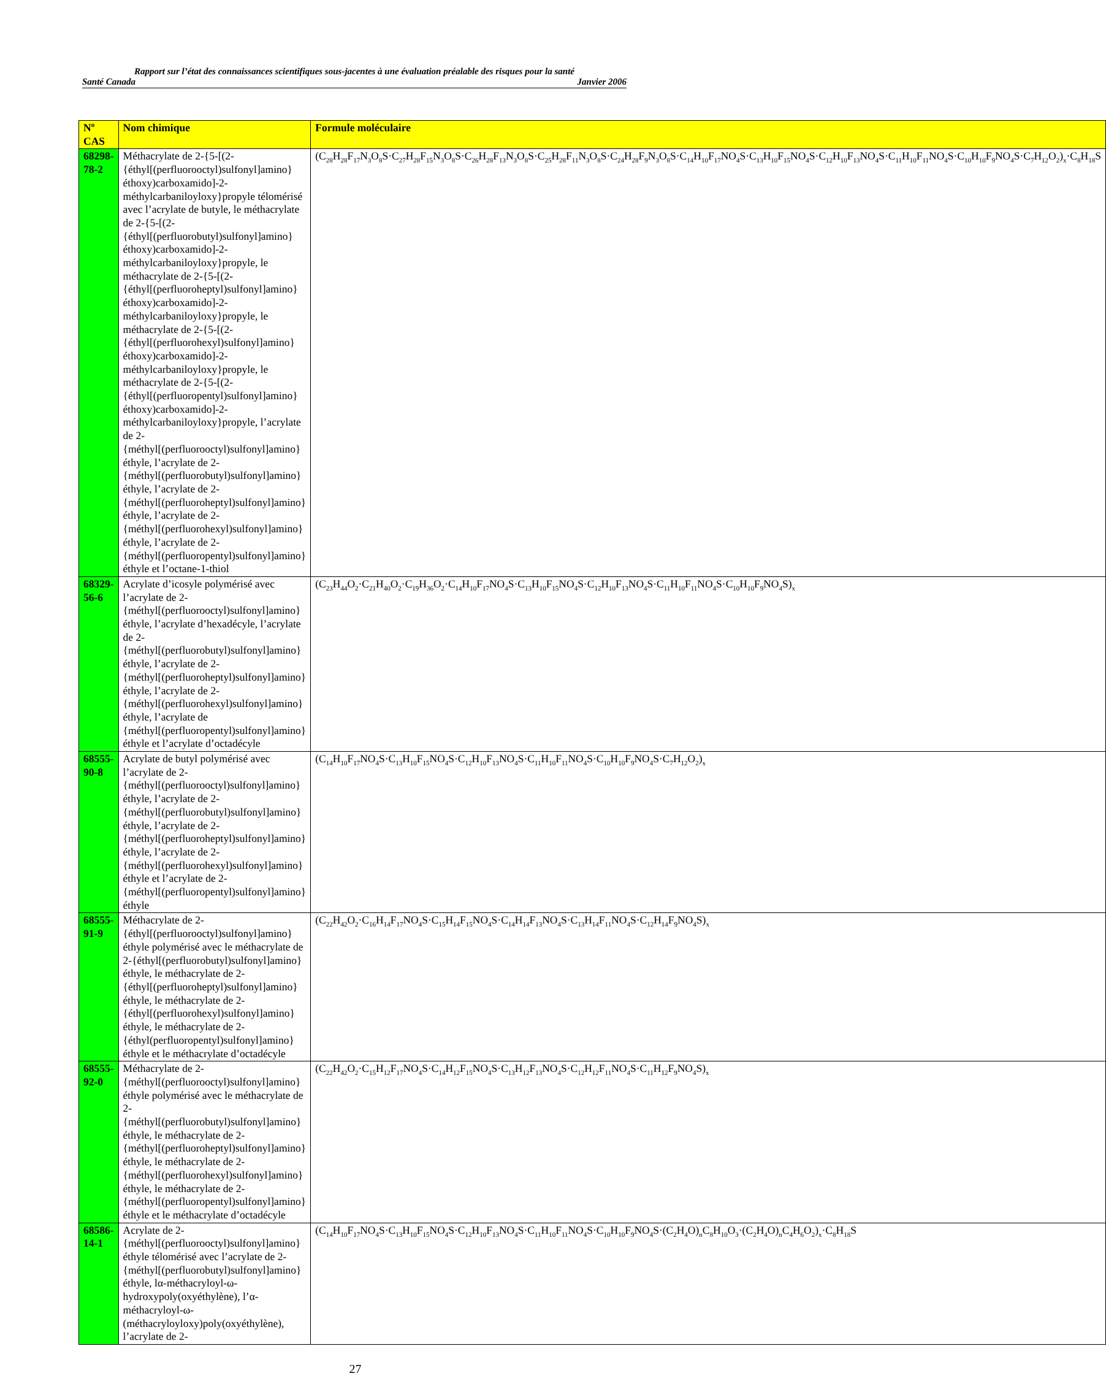Rapport sur l’état des connaissances scientifiques sous-jacentes à une évaluation préalable des risques pour la santé
Santé Canada Janvier 2006
| N<sup>o</sup> CAS | Nom chimique | Formule moléculaire |
| --- | --- | --- |
| 68298-78-2 | Méthacrylate de 2-{5-[(2-{éthyl[(perfluorooctyl)sulfonyl]amino}éthoxy)carboxamido]-2-méthylcarbaniloyloxy}propyle télomérisé avec l’acrylate de butyle, le méthacrylate de 2-{5-[(2-{éthyl[(perfluorobutyl)sulfonyl]amino}éthoxy)carboxamido]-2-méthylcarbaniloyloxy}propyle, le méthacrylate de 2-{5-[(2-{éthyl[(perfluoroheptyl)sulfonyl]amino}éthoxy)carboxamido]-2-méthylcarbaniloyloxy}propyle, le méthacrylate de 2-{5-[(2-{éthyl[(perfluorohexyl)sulfonyl]amino}éthoxy)carboxamido]-2-méthylcarbaniloyloxy}propyle, le méthacrylate de 2-{5-[(2-{éthyl[(perfluoropentyl)sulfonyl]amino}éthoxy)carboxamido]-2-méthylcarbaniloyloxy}propyle, l’acrylate de 2-{méthyl[(perfluorooctyl)sulfonyl]amino}éthyle, l’acrylate de 2-{méthyl[(perfluorobutyl)sulfonyl]amino}éthyle, l’acrylate de 2-{méthyl[(perfluoroheptyl)sulfonyl]amino}éthyle, l’acrylate de 2-{méthyl[(perfluorohexyl)sulfonyl]amino}éthyle, l’acrylate de 2-{méthyl[(perfluoropentyl)sulfonyl]amino}éthyle et l’octane-1-thiol | (C<sub>28</sub>H<sub>28</sub>F<sub>17</sub>N<sub>3</sub>O<sub>8</sub>S·C<sub>27</sub>H<sub>28</sub>F<sub>15</sub>N<sub>3</sub>O<sub>8</sub>S·C<sub>26</sub>H<sub>28</sub>F<sub>13</sub>N<sub>3</sub>O<sub>8</sub>S·C<sub>25</sub>H<sub>28</sub>F<sub>11</sub>N<sub>3</sub>O<sub>8</sub>S·C<sub>24</sub>H<sub>28</sub>F<sub>9</sub>N<sub>3</sub>O<sub>8</sub>S·C<sub>14</sub>H<sub>10</sub>F<sub>17</sub>NO<sub>4</sub>S·C<sub>13</sub>H<sub>10</sub>F<sub>15</sub>NO<sub>4</sub>S·C<sub>12</sub>H<sub>10</sub>F<sub>13</sub>NO<sub>4</sub>S·C<sub>11</sub>H<sub>10</sub>F<sub>11</sub>NO<sub>4</sub>S·C<sub>10</sub>H<sub>10</sub>F<sub>9</sub>NO<sub>4</sub>S·C<sub>7</sub>H<sub>12</sub>O<sub>2</sub>)<sub>x</sub>·C<sub>8</sub>H<sub>18</sub>S |
| 68329-56-6 | Acrylate d’icosyle polymérisé avec l’acrylate de 2-{méthyl[(perfluorooctyl)sulfonyl]amino}éthyle, l’acrylate d’hexadécyle, l’acrylate de 2-{méthyl[(perfluorobutyl)sulfonyl]amino}éthyle, l’acrylate de 2-{méthyl[(perfluoroheptyl)sulfonyl]amino}éthyle, l’acrylate de 2-{méthyl[(perfluorohexyl)sulfonyl]amino}éthyle, l’acrylate de {méthyl[(perfluoropentyl)sulfonyl]amino}éthyle et l’acrylate d’octadécyle | (C<sub>23</sub>H<sub>44</sub>O<sub>2</sub>·C<sub>21</sub>H<sub>40</sub>O<sub>2</sub>·C<sub>19</sub>H<sub>36</sub>O<sub>2</sub>·C<sub>14</sub>H<sub>10</sub>F<sub>17</sub>NO<sub>4</sub>S·C<sub>13</sub>H<sub>10</sub>F<sub>15</sub>NO<sub>4</sub>S·C<sub>12</sub>H<sub>10</sub>F<sub>13</sub>NO<sub>4</sub>S·C<sub>11</sub>H<sub>10</sub>F<sub>11</sub>NO<sub>4</sub>S·C<sub>10</sub>H<sub>10</sub>F<sub>9</sub>NO<sub>4</sub>S)<sub>x</sub> |
| 68555-90-8 | Acrylate de butyl polymérisé avec l’acrylate de 2-{méthyl[(perfluorooctyl)sulfonyl]amino}éthyle, l’acrylate de 2-{méthyl[(perfluorobutyl)sulfonyl]amino}éthyle, l’acrylate de 2-{méthyl[(perfluoroheptyl)sulfonyl]amino}éthyle, l’acrylate de 2-{méthyl[(perfluorohexyl)sulfonyl]amino}éthyle et l’acrylate de 2-{méthyl[(perfluoropentyl)sulfonyl]amino}éthyle | (C<sub>14</sub>H<sub>10</sub>F<sub>17</sub>NO<sub>4</sub>S·C<sub>13</sub>H<sub>10</sub>F<sub>15</sub>NO<sub>4</sub>S·C<sub>12</sub>H<sub>10</sub>F<sub>13</sub>NO<sub>4</sub>S·C<sub>11</sub>H<sub>10</sub>F<sub>11</sub>NO<sub>4</sub>S·C<sub>10</sub>H<sub>10</sub>F<sub>9</sub>NO<sub>4</sub>S·C<sub>7</sub>H<sub>12</sub>O<sub>2</sub>)<sub>x</sub> |
| 68555-91-9 | Méthacrylate de 2-{éthyl[(perfluorooctyl)sulfonyl]amino}éthyle polymérisé avec le méthacrylate de 2-{éthyl[(perfluorobutyl)sulfonyl]amino}éthyle, le méthacrylate de 2-{éthyl[(perfluoroheptyl)sulfonyl]amino}éthyle, le méthacrylate de 2-{éthyl[(perfluorohexyl)sulfonyl]amino}éthyle, le méthacrylate de 2-{éthyl(perfluoropentyl)sulfonyl]amino}éthyle et le méthacrylate d’octadécyle | (C<sub>22</sub>H<sub>42</sub>O<sub>2</sub>·C<sub>16</sub>H<sub>14</sub>F<sub>17</sub>NO<sub>4</sub>S·C<sub>15</sub>H<sub>14</sub>F<sub>15</sub>NO<sub>4</sub>S·C<sub>14</sub>H<sub>14</sub>F<sub>13</sub>NO<sub>4</sub>S·C<sub>13</sub>H<sub>14</sub>F<sub>11</sub>NO<sub>4</sub>S·C<sub>12</sub>H<sub>14</sub>F<sub>9</sub>NO<sub>4</sub>S)<sub>x</sub> |
| 68555-92-0 | Méthacrylate de 2-{méthyl[(perfluorooctyl)sulfonyl]amino}éthyle polymérisé avec le méthacrylate de 2-{méthyl[(perfluorobutyl)sulfonyl]amino}éthyle, le méthacrylate de 2-{méthyl[(perfluoroheptyl)sulfonyl]amino}éthyle, le méthacrylate de 2-{méthyl[(perfluorohexyl)sulfonyl]amino}éthyle, le méthacrylate de 2-{méthyl[(perfluoropentyl)sulfonyl]amino}éthyle et le méthacrylate d’octadécyle | (C<sub>22</sub>H<sub>42</sub>O<sub>2</sub>·C<sub>15</sub>H<sub>12</sub>F<sub>17</sub>NO<sub>4</sub>S·C<sub>14</sub>H<sub>12</sub>F<sub>15</sub>NO<sub>4</sub>S·C<sub>13</sub>H<sub>12</sub>F<sub>13</sub>NO<sub>4</sub>S·C<sub>12</sub>H<sub>12</sub>F<sub>11</sub>NO<sub>4</sub>S·C<sub>11</sub>H<sub>12</sub>F<sub>9</sub>NO<sub>4</sub>S)<sub>x</sub> |
| 68586-14-1 | Acrylate de 2-{méthyl[(perfluorooctyl)sulfonyl]amino}éthyle télomérisé avec l’acrylate de 2-{méthyl[(perfluorobutyl)sulfonyl]amino}éthyle, lα-méthacryloyl-ω-hydroxypoly(oxyéthylène), l’α-méthacryloyl-ω-(méthacryloyloxy)poly(oxyéthylène), l’acrylate de 2- | (C<sub>14</sub>H<sub>10</sub>F<sub>17</sub>NO<sub>4</sub>S·C<sub>13</sub>H<sub>10</sub>F<sub>15</sub>NO<sub>4</sub>S·C<sub>12</sub>H<sub>10</sub>F<sub>13</sub>NO<sub>4</sub>S·C<sub>11</sub>H<sub>10</sub>F<sub>11</sub>NO<sub>4</sub>S·C<sub>10</sub>H<sub>10</sub>F<sub>9</sub>NO<sub>4</sub>S·(C<sub>2</sub>H<sub>4</sub>O)<sub>n</sub>C<sub>8</sub>H<sub>10</sub>O<sub>3</sub>·(C<sub>2</sub>H<sub>4</sub>O)<sub>n</sub>C<sub>4</sub>H<sub>6</sub>O<sub>2</sub>)<sub>x</sub>·C<sub>8</sub>H<sub>18</sub>S |
27